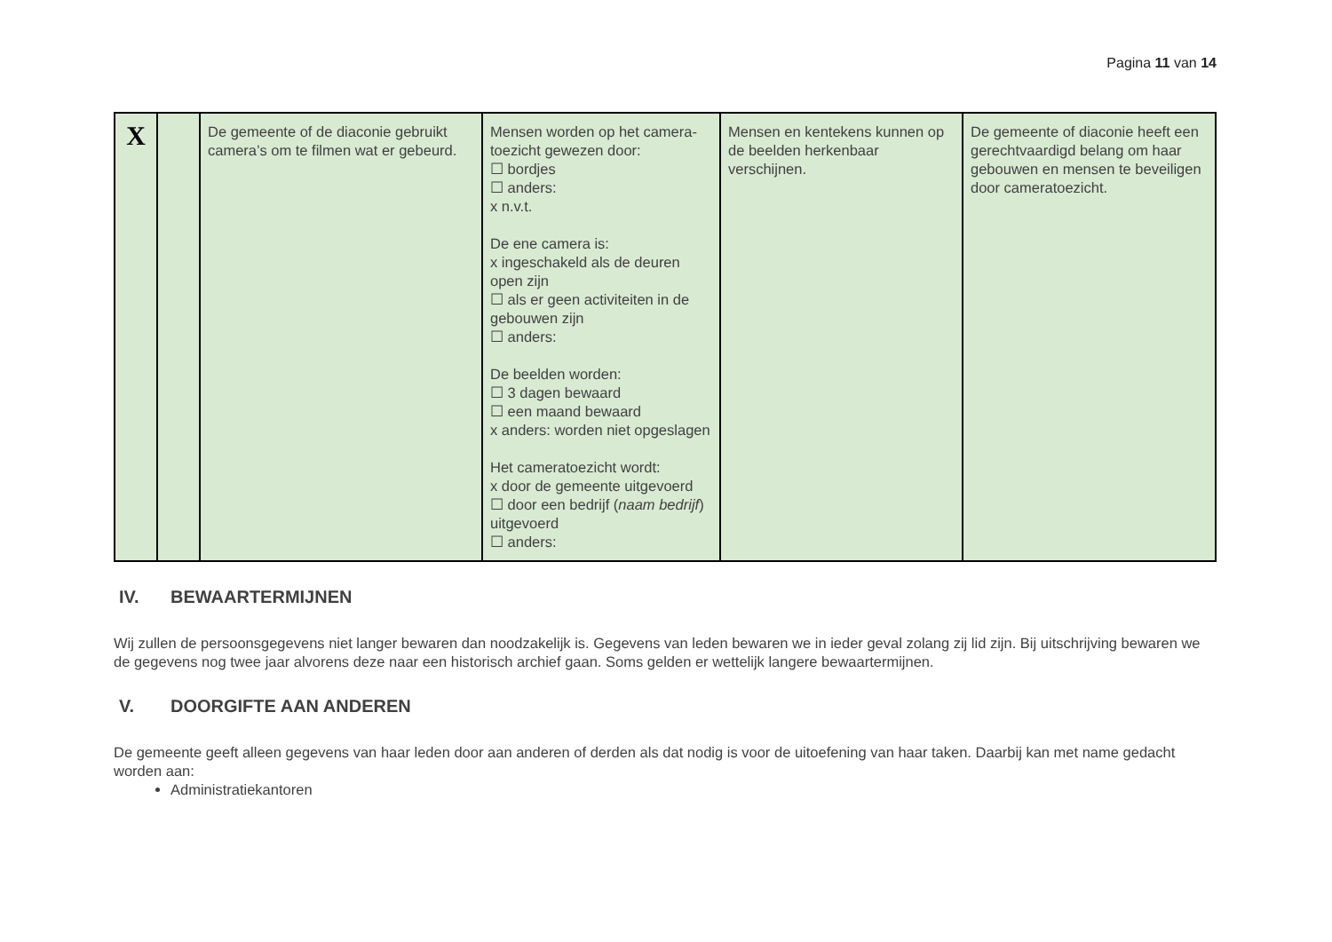Pagina 11 van 14
| X | | De gemeente of de diaconie gebruikt camera’s om te filmen wat er gebeurd. | Mensen worden op het camera-toezicht gewezen door: ☐ bordjes ☐ anders: x n.v.t. De ene camera is: x ingeschakeld als de deuren open zijn ☐ als er geen activiteiten in de gebouwen zijn ☐ anders: De beelden worden: ☐ 3 dagen bewaard ☐ een maand bewaard x anders: worden niet opgeslagen Het cameratoezicht wordt: x door de gemeente uitgevoerd ☐ door een bedrijf ( naam bedrijf ) uitgevoerd ☐ anders: | Mensen en kentekens kunnen op de beelden herkenbaar verschijnen. | De gemeente of diaconie heeft een gerechtvaardigd belang om haar gebouwen en mensen te beveiligen door cameratoezicht. |
IV. BEWAARTERMIJNEN
Wij zullen de persoonsgegevens niet langer bewaren dan noodzakelijk is. Gegevens van leden bewaren we in ieder geval zolang zij lid zijn. Bij uitschrijving bewaren we de gegevens nog twee jaar alvorens deze naar een historisch archief gaan. Soms gelden er wettelijk langere bewaartermijnen.
V. DOORGIFTE AAN ANDEREN
De gemeente geeft alleen gegevens van haar leden door aan anderen of derden als dat nodig is voor de uitoefening van haar taken. Daarbij kan met name gedacht worden aan:
Administratiekantoren